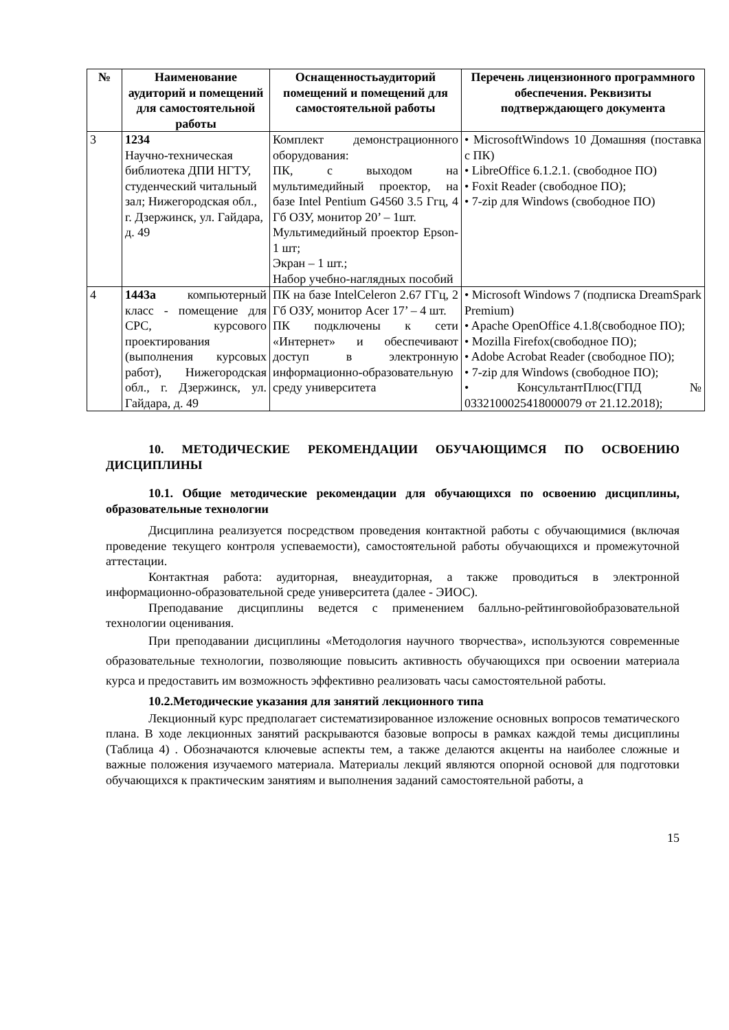| № | Наименование аудиторий и помещений для самостоятельной работы | Оснащенностьаудиторий помещений и помещений для самостоятельной работы | Перечень лицензионного программного обеспечения. Реквизиты подтверждающего документа |
| --- | --- | --- | --- |
| 3 | 1234 Научно-техническая библиотека ДПИ НГТУ, студенческий читальный зал; Нижегородская обл., г. Дзержинск, ул. Гайдара, д. 49 | Комплект демонстрационного оборудования: ПК, с выходом на мультимедийный проектор, на базе Intel Pentium G4560 3.5 Ггц, 4 Гб ОЗУ, монитор 20’ – 1шт. Мультимедийный проектор Epson- 1 шт; Экран – 1 шт.; Набор учебно-наглядных пособий | • MicrosoftWindows 10 Домашняя (поставка с ПК) • LibreOffice 6.1.2.1. (свободное ПО) • Foxit Reader (свободное ПО); • 7-zip для Windows (свободное ПО) |
| 4 | 1443а компьютерный класс - помещение для СРС, курсового проектирования (выполнения курсовых работ), Нижегородская обл., г. Дзержинск, ул. Гайдара, д. 49 | ПК на базе IntelCeleron 2.67 ГГц, 2 Гб ОЗУ, монитор Acer 17’ – 4 шт. ПК подключены к сети «Интернет» и обеспечивают доступ в электронную информационно-образовательную среду университета | • Microsoft Windows 7 (подписка DreamSpark Premium) • Apache OpenOffice 4.1.8(свободное ПО); • Mozilla Firefox(свободное ПО); • Adobe Acrobat Reader (свободное ПО); • 7-zip для Windows (свободное ПО); • КонсультантПлюс(ГПД № 0332100025418000079 от 21.12.2018); |
10. МЕТОДИЧЕСКИЕ РЕКОМЕНДАЦИИ ОБУЧАЮЩИМСЯ ПО ОСВОЕНИЮ ДИСЦИПЛИНЫ
10.1. Общие методические рекомендации для обучающихся по освоению дисциплины, образовательные технологии
Дисциплина реализуется посредством проведения контактной работы с обучающимися (включая проведение текущего контроля успеваемости), самостоятельной работы обучающихся и промежуточной аттестации.
Контактная работа: аудиторная, внеаудиторная, а также проводиться в электронной информационно-образовательной среде университета (далее - ЭИОС).
Преподавание дисциплины ведется с применением балльно-рейтинговойобразовательной технологии оценивания.
При преподавании дисциплины «Методология научного творчества», используются современные образовательные технологии, позволяющие повысить активность обучающихся при освоении материала курса и предоставить им возможность эффективно реализовать часы самостоятельной работы.
10.2.Методические указания для занятий лекционного типа
Лекционный курс предполагает систематизированное изложение основных вопросов тематического плана. В ходе лекционных занятий раскрываются базовые вопросы в рамках каждой темы дисциплины (Таблица 4) . Обозначаются ключевые аспекты тем, а также делаются акценты на наиболее сложные и важные положения изучаемого материала. Материалы лекций являются опорной основой для подготовки обучающихся к практическим занятиям и выполнения заданий самостоятельной работы, а
15